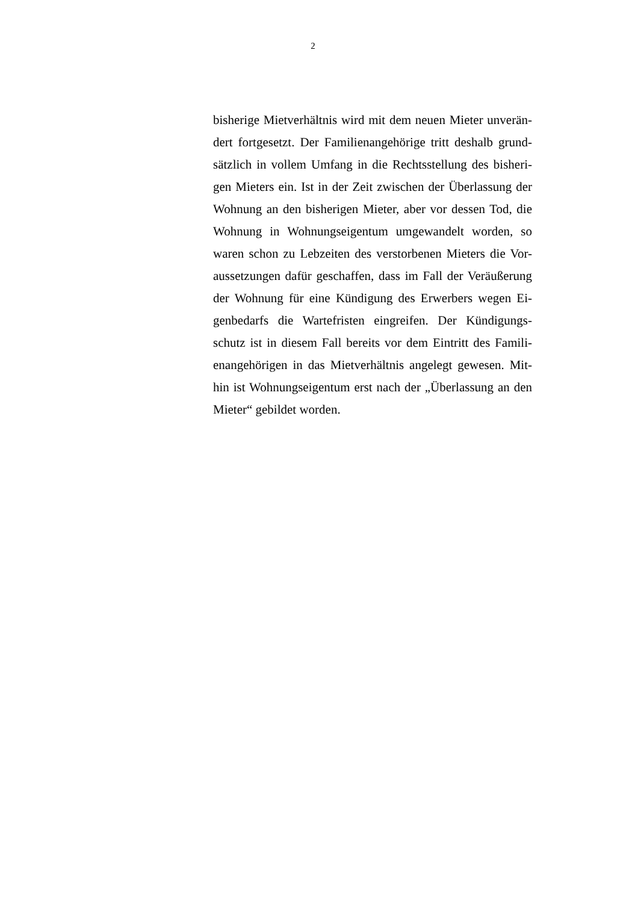2
bisherige Mietverhältnis wird mit dem neuen Mieter unverän-
dert fortgesetzt. Der Familienangehörige tritt deshalb grund-
sätzlich in vollem Umfang in die Rechtsstellung des bisheri-
gen Mieters ein. Ist in der Zeit zwischen der Überlassung der
Wohnung an den bisherigen Mieter, aber vor dessen Tod, die
Wohnung in Wohnungseigentum umgewandelt worden, so
waren schon zu Lebzeiten des verstorbenen Mieters die Vor-
aussetzungen dafür geschaffen, dass im Fall der Veräußerung
der Wohnung für eine Kündigung des Erwerbers wegen Ei-
genbedarfs die Wartefristen eingreifen. Der Kündigungs-
schutz ist in diesem Fall bereits vor dem Eintritt des Famili-
enangehörigen in das Mietverhältnis angelegt gewesen. Mit-
hin ist Wohnungseigentum erst nach der „Überlassung an den
Mieter“ gebildet worden.